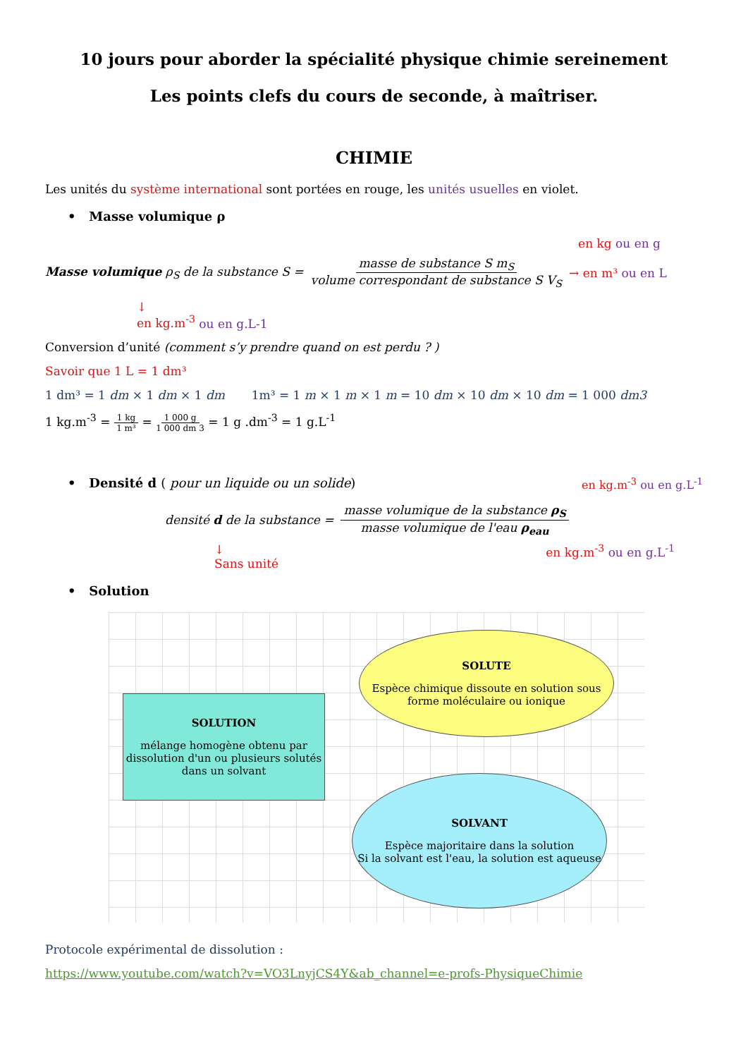10 jours pour aborder la spécialité physique chimie sereinement
Les points clefs du cours de seconde, à maîtriser.
CHIMIE
Les unités du système international sont portées en rouge, les unités usuelles en violet.
• Masse volumique ρ
en kg ou en g
Masse volumique ρ<sub>S</sub> de la substance S = masse de substance S m<sub>S</sub> volume correspondant de substance S V<sub>S</sub> → en m³ ou en L
↓
en kg.m<sup>-3</sup> ou en g.L-1
Conversion d’unité (comment s’y prendre quand on est perdu ? )
Savoir que 1 L = 1 dm³
1 dm³ = 1 dm × 1 dm × 1 dm 1m³ = 1 m × 1 m × 1 m = 10 dm × 10 dm × 10 dm = 1 000 dm3
1 kg.m<sup>-3</sup> = 1 kg 1 m³ = 1 000 g 1 000 dm 3 = 1 g .dm<sup>-3</sup> = 1 g.L<sup>-1</sup>
• Densité d ( pour un liquide ou un solide) en kg.m<sup>-3</sup> ou en g.L<sup>-1</sup>
densité d de la substance = masse volumique de la substance ρ<sub>S</sub> masse volumique de l'eau ρ<sub>eau</sub>
↓
Sans unité en kg.m<sup>-3</sup> ou en g.L<sup>-1</sup>
• Solution
SOLUTION
mélange homogène obtenu par dissolution d'un ou plusieurs solutés dans un solvant
SOLUTE
Espèce chimique dissoute en solution sous forme moléculaire ou ionique
SOLVANT
Espèce majoritaire dans la solution
Si la solvant est l'eau, la solution est aqueuse
Protocole expérimental de dissolution :
https://www.youtube.com/watch?v=VO3LnyjCS4Y&ab_channel=e-profs-PhysiqueChimie